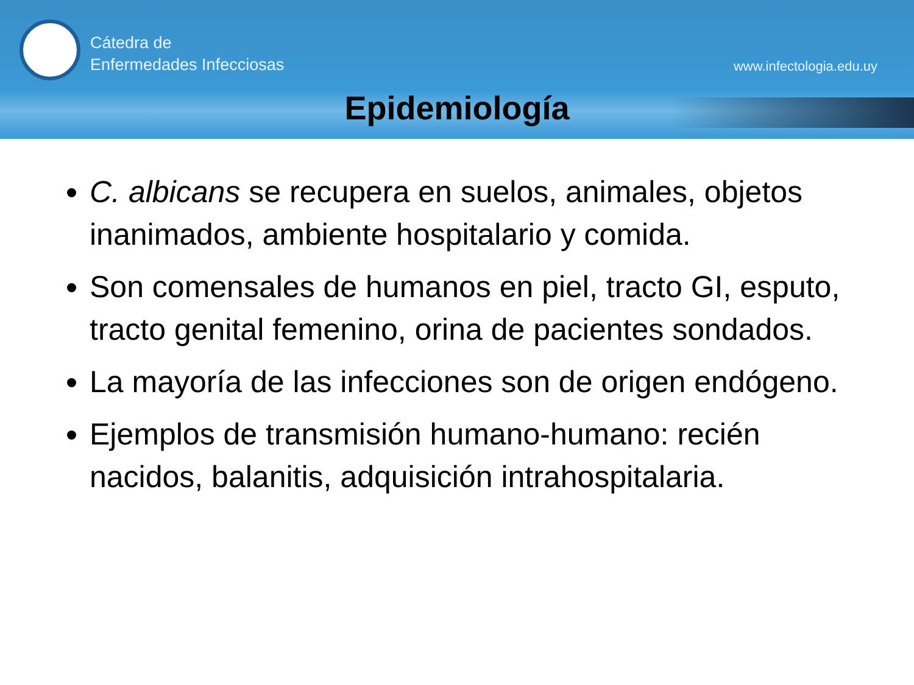Cátedra de
Enfermedades Infecciosas
www.infectologia.edu.uy
Epidemiología
C. albicans se recupera en suelos, animales, objetos inanimados, ambiente hospitalario y comida.
Son comensales de humanos en piel, tracto GI, esputo, tracto genital femenino, orina de pacientes sondados.
La mayoría de las infecciones son de origen endógeno.
Ejemplos de transmisión humano-humano: recién nacidos, balanitis, adquisición intrahospitalaria.